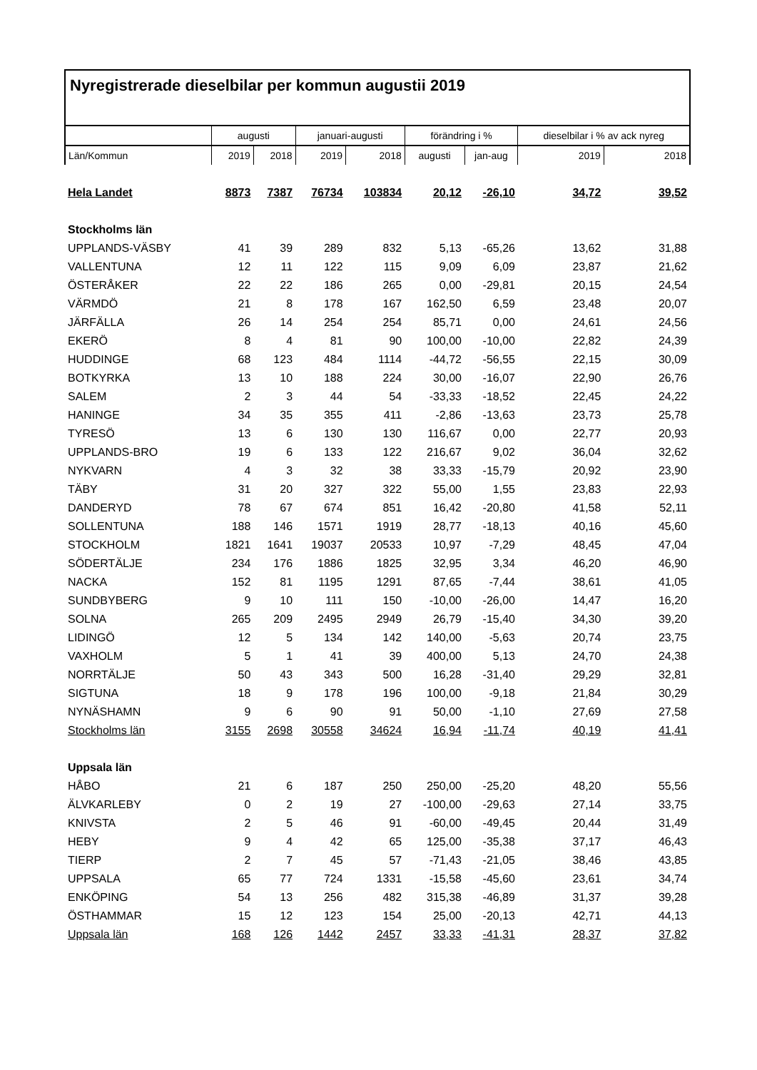Nyregistrerade dieselbilar per kommun augustii 2019
| | augusti | | januari-augusti | | förändring i % | | dieselbilar i % av ack nyreg | |
| --- | --- | --- | --- | --- | --- | --- | --- | --- |
| Län/Kommun | 2019 | 2018 | 2019 | 2018 | augusti | jan-aug | 2019 | 2018 |
| Hela Landet | 8873 | 7387 | 76734 | 103834 | 20,12 | -26,10 | 34,72 | 39,52 |
| Stockholms län | | | | | | | | |
| UPPLANDS-VÄSBY | 41 | 39 | 289 | 832 | 5,13 | -65,26 | 13,62 | 31,88 |
| VALLENTUNA | 12 | 11 | 122 | 115 | 9,09 | 6,09 | 23,87 | 21,62 |
| ÖSTERÅKER | 22 | 22 | 186 | 265 | 0,00 | -29,81 | 20,15 | 24,54 |
| VÄRMDÖ | 21 | 8 | 178 | 167 | 162,50 | 6,59 | 23,48 | 20,07 |
| JÄRFÄLLA | 26 | 14 | 254 | 254 | 85,71 | 0,00 | 24,61 | 24,56 |
| EKERÖ | 8 | 4 | 81 | 90 | 100,00 | -10,00 | 22,82 | 24,39 |
| HUDDINGE | 68 | 123 | 484 | 1114 | -44,72 | -56,55 | 22,15 | 30,09 |
| BOTKYRKA | 13 | 10 | 188 | 224 | 30,00 | -16,07 | 22,90 | 26,76 |
| SALEM | 2 | 3 | 44 | 54 | -33,33 | -18,52 | 22,45 | 24,22 |
| HANINGE | 34 | 35 | 355 | 411 | -2,86 | -13,63 | 23,73 | 25,78 |
| TYRESÖ | 13 | 6 | 130 | 130 | 116,67 | 0,00 | 22,77 | 20,93 |
| UPPLANDS-BRO | 19 | 6 | 133 | 122 | 216,67 | 9,02 | 36,04 | 32,62 |
| NYKVARN | 4 | 3 | 32 | 38 | 33,33 | -15,79 | 20,92 | 23,90 |
| TÄBY | 31 | 20 | 327 | 322 | 55,00 | 1,55 | 23,83 | 22,93 |
| DANDERYD | 78 | 67 | 674 | 851 | 16,42 | -20,80 | 41,58 | 52,11 |
| SOLLENTUNA | 188 | 146 | 1571 | 1919 | 28,77 | -18,13 | 40,16 | 45,60 |
| STOCKHOLM | 1821 | 1641 | 19037 | 20533 | 10,97 | -7,29 | 48,45 | 47,04 |
| SÖDERTÄLJE | 234 | 176 | 1886 | 1825 | 32,95 | 3,34 | 46,20 | 46,90 |
| NACKA | 152 | 81 | 1195 | 1291 | 87,65 | -7,44 | 38,61 | 41,05 |
| SUNDBYBERG | 9 | 10 | 111 | 150 | -10,00 | -26,00 | 14,47 | 16,20 |
| SOLNA | 265 | 209 | 2495 | 2949 | 26,79 | -15,40 | 34,30 | 39,20 |
| LIDINGÖ | 12 | 5 | 134 | 142 | 140,00 | -5,63 | 20,74 | 23,75 |
| VAXHOLM | 5 | 1 | 41 | 39 | 400,00 | 5,13 | 24,70 | 24,38 |
| NORRTÄLJE | 50 | 43 | 343 | 500 | 16,28 | -31,40 | 29,29 | 32,81 |
| SIGTUNA | 18 | 9 | 178 | 196 | 100,00 | -9,18 | 21,84 | 30,29 |
| NYNÄSHAMN | 9 | 6 | 90 | 91 | 50,00 | -1,10 | 27,69 | 27,58 |
| Stockholms län | 3155 | 2698 | 30558 | 34624 | 16,94 | -11,74 | 40,19 | 41,41 |
| Uppsala län | | | | | | | | |
| HÅBO | 21 | 6 | 187 | 250 | 250,00 | -25,20 | 48,20 | 55,56 |
| ÄLVKARLEBY | 0 | 2 | 19 | 27 | -100,00 | -29,63 | 27,14 | 33,75 |
| KNIVSTA | 2 | 5 | 46 | 91 | -60,00 | -49,45 | 20,44 | 31,49 |
| HEBY | 9 | 4 | 42 | 65 | 125,00 | -35,38 | 37,17 | 46,43 |
| TIERP | 2 | 7 | 45 | 57 | -71,43 | -21,05 | 38,46 | 43,85 |
| UPPSALA | 65 | 77 | 724 | 1331 | -15,58 | -45,60 | 23,61 | 34,74 |
| ENKÖPING | 54 | 13 | 256 | 482 | 315,38 | -46,89 | 31,37 | 39,28 |
| ÖSTHAMMAR | 15 | 12 | 123 | 154 | 25,00 | -20,13 | 42,71 | 44,13 |
| Uppsala län | 168 | 126 | 1442 | 2457 | 33,33 | -41,31 | 28,37 | 37,82 |